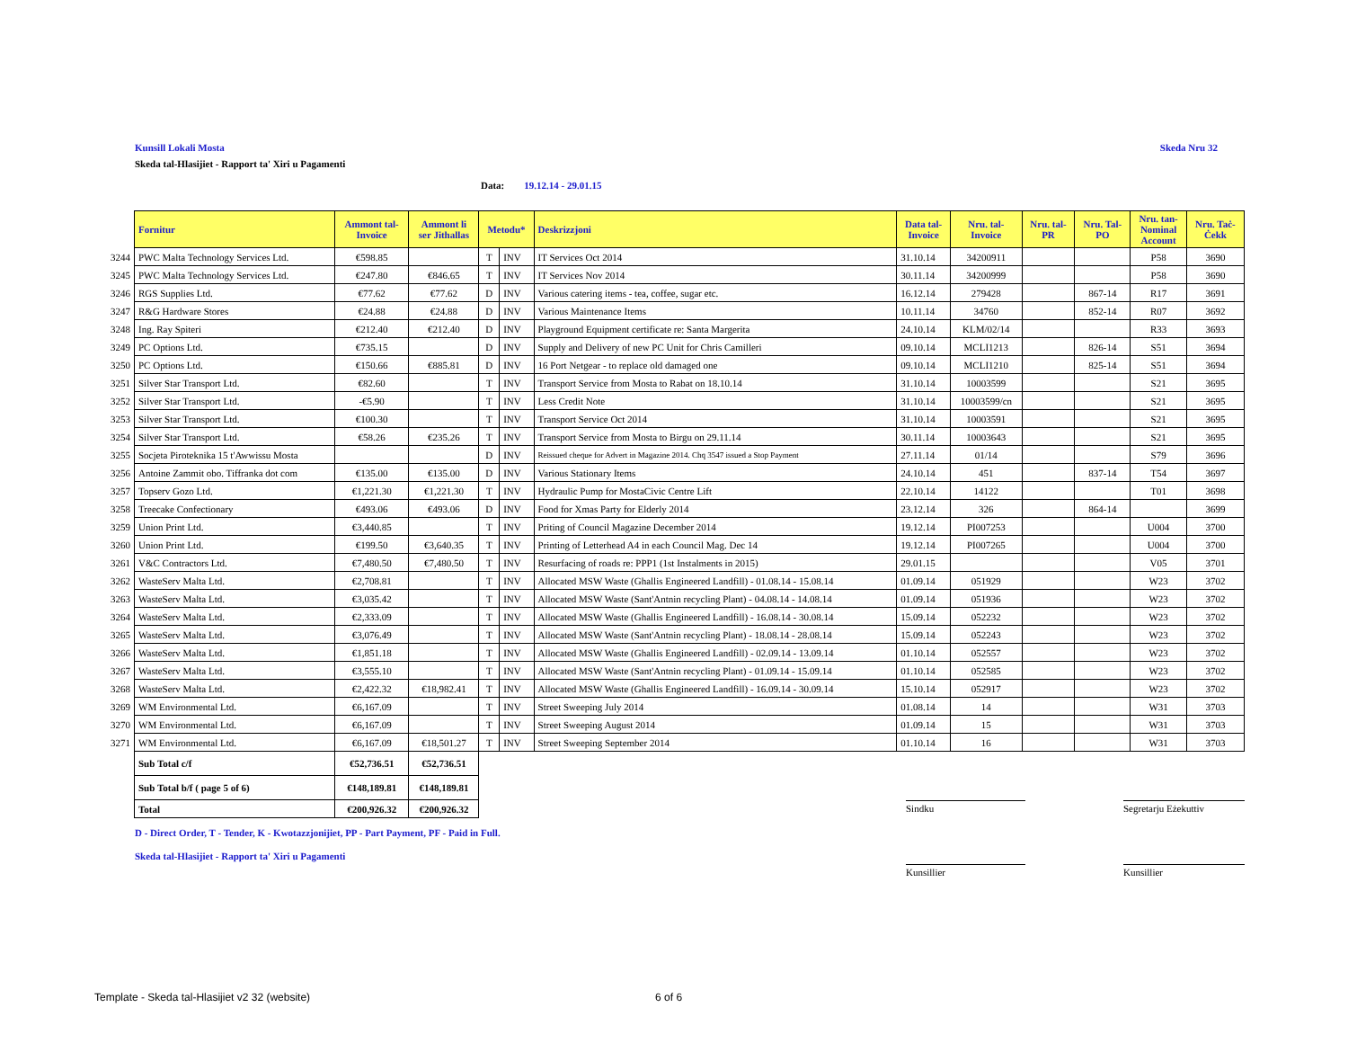Kunsill Lokali Mosta Skeda Nru 32
Skeda tal-Hlasijiet - Rapport ta' Xiri u Pagamenti
Data: 19.12.14 - 29.01.15
| | Fornitur | Ammont tal- Invoice | Ammont li ser Jithallas | Metodu* | | Deskrizzjoni | Data tal- Invoice | Nru. tal- Invoice | Nru. tal- PR | Nru. Tal- PO | Nru. tan- Nominal Account | Nru. Taċ- Ċekk |
| 3244 | PWC Malta Technology Services Ltd. | €598.85 | | T | INV | IT Services Oct 2014 | 31.10.14 | 34200911 | | | P58 | 3690 |
| 3245 | PWC Malta Technology Services Ltd. | €247.80 | €846.65 | T | INV | IT Services Nov 2014 | 30.11.14 | 34200999 | | | P58 | 3690 |
| 3246 | RGS Supplies Ltd. | €77.62 | €77.62 | D | INV | Various catering items - tea, coffee, sugar etc. | 16.12.14 | 279428 | | 867-14 | R17 | 3691 |
| 3247 | R&G Hardware Stores | €24.88 | €24.88 | D | INV | Various Maintenance Items | 10.11.14 | 34760 | | 852-14 | R07 | 3692 |
| 3248 | Ing. Ray Spiteri | €212.40 | €212.40 | D | INV | Playground Equipment certificate re: Santa Margerita | 24.10.14 | KLM/02/14 | | | R33 | 3693 |
| 3249 | PC Options Ltd. | €735.15 | | D | INV | Supply and Delivery of new PC Unit for Chris Camilleri | 09.10.14 | MCLI1213 | | 826-14 | S51 | 3694 |
| 3250 | PC Options Ltd. | €150.66 | €885.81 | D | INV | 16 Port Netgear - to replace old damaged one | 09.10.14 | MCLI1210 | | 825-14 | S51 | 3694 |
| 3251 | Silver Star Transport Ltd. | €82.60 | | T | INV | Transport Service from Mosta to Rabat on 18.10.14 | 31.10.14 | 10003599 | | | S21 | 3695 |
| 3252 | Silver Star Transport Ltd. | -€5.90 | | T | INV | Less Credit Note | 31.10.14 | 10003599/cn | | | S21 | 3695 |
| 3253 | Silver Star Transport Ltd. | €100.30 | | T | INV | Transport Service Oct 2014 | 31.10.14 | 10003591 | | | S21 | 3695 |
| 3254 | Silver Star Transport Ltd. | €58.26 | €235.26 | T | INV | Transport Service from Mosta to Birgu on 29.11.14 | 30.11.14 | 10003643 | | | S21 | 3695 |
| 3255 | Socjeta Piroteknika 15 t'Awwissu Mosta | | | D | INV | Reissued cheque for Advert in Magazine 2014. Chq 3547 issued a Stop Payment | 27.11.14 | 01/14 | | | S79 | 3696 |
| 3256 | Antoine Zammit obo. Tiffranka dot com | €135.00 | €135.00 | D | INV | Various Stationary Items | 24.10.14 | 451 | | 837-14 | T54 | 3697 |
| 3257 | Topserv Gozo Ltd. | €1,221.30 | €1,221.30 | T | INV | Hydraulic Pump for MostaCivic Centre Lift | 22.10.14 | 14122 | | | T01 | 3698 |
| 3258 | Treecake Confectionary | €493.06 | €493.06 | D | INV | Food for Xmas Party for Elderly 2014 | 23.12.14 | 326 | | 864-14 | | 3699 |
| 3259 | Union Print Ltd. | €3,440.85 | | T | INV | Priting of Council Magazine December 2014 | 19.12.14 | PI007253 | | | U004 | 3700 |
| 3260 | Union Print Ltd. | €199.50 | €3,640.35 | T | INV | Printing of Letterhead A4 in each Council Mag. Dec 14 | 19.12.14 | PI007265 | | | U004 | 3700 |
| 3261 | V&C Contractors Ltd. | €7,480.50 | €7,480.50 | T | INV | Resurfacing of roads re: PPP1 (1st Instalments in 2015) | 29.01.15 | | | | V05 | 3701 |
| 3262 | WasteServ Malta Ltd. | €2,708.81 | | T | INV | Allocated MSW Waste (Ghallis Engineered Landfill) - 01.08.14 - 15.08.14 | 01.09.14 | 051929 | | | W23 | 3702 |
| 3263 | WasteServ Malta Ltd. | €3,035.42 | | T | INV | Allocated MSW Waste (Sant'Antnin recycling Plant) - 04.08.14 - 14.08.14 | 01.09.14 | 051936 | | | W23 | 3702 |
| 3264 | WasteServ Malta Ltd. | €2,333.09 | | T | INV | Allocated MSW Waste (Ghallis Engineered Landfill) - 16.08.14 - 30.08.14 | 15.09.14 | 052232 | | | W23 | 3702 |
| 3265 | WasteServ Malta Ltd. | €3,076.49 | | T | INV | Allocated MSW Waste (Sant'Antnin recycling Plant) - 18.08.14 - 28.08.14 | 15.09.14 | 052243 | | | W23 | 3702 |
| 3266 | WasteServ Malta Ltd. | €1,851.18 | | T | INV | Allocated MSW Waste (Ghallis Engineered Landfill) - 02.09.14 - 13.09.14 | 01.10.14 | 052557 | | | W23 | 3702 |
| 3267 | WasteServ Malta Ltd. | €3,555.10 | | T | INV | Allocated MSW Waste (Sant'Antnin recycling Plant) - 01.09.14 - 15.09.14 | 01.10.14 | 052585 | | | W23 | 3702 |
| 3268 | WasteServ Malta Ltd. | €2,422.32 | €18,982.41 | T | INV | Allocated MSW Waste (Ghallis Engineered Landfill) - 16.09.14 - 30.09.14 | 15.10.14 | 052917 | | | W23 | 3702 |
| 3269 | WM Environmental Ltd. | €6,167.09 | | T | INV | Street Sweeping July 2014 | 01.08.14 | 14 | | | W31 | 3703 |
| 3270 | WM Environmental Ltd. | €6,167.09 | | T | INV | Street Sweeping August 2014 | 01.09.14 | 15 | | | W31 | 3703 |
| 3271 | WM Environmental Ltd. | €6,167.09 | €18,501.27 | T | INV | Street Sweeping September 2014 | 01.10.14 | 16 | | | W31 | 3703 |
| | Sub Total c/f | €52,736.51 | €52,736.51 | | | | | | | | | |
| | Sub Total b/f ( page 5 of 6) | €148,189.81 | €148,189.81 | | | | | | | | | |
| | Total | €200,926.32 | €200,926.32 | | | | | | | | | |
Sindku Segretarju Eżekuttiv
D - Direct Order, T - Tender, K - Kwotazzjonijiet, PP - Part Payment, PF - Paid in Full.
Skeda tal-Hlasijiet - Rapport ta' Xiri u Pagamenti
Kunsillier Kunsillier
Template - Skeda tal-Hlasijiet v2 32 (website) 6 of 6